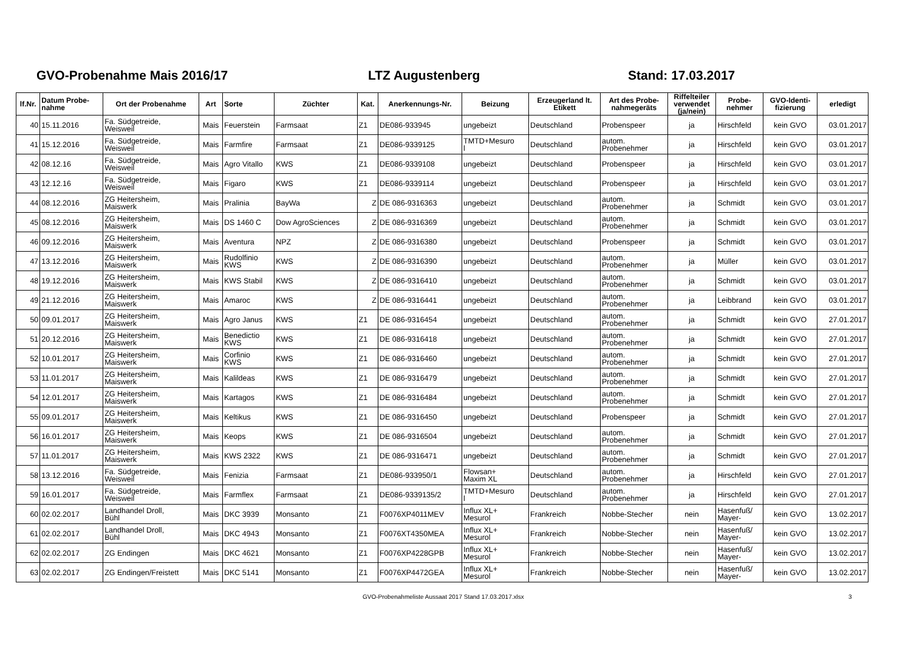GVO-Probenahme Mais 2016/17 LTZ Augustenberg Stand: 17.03.2017
| lf.Nr. | Datum Probe- nahme | Ort der Probenahme | Art | Sorte | Züchter | Kat. | Anerkennungs-Nr. | Beizung | Erzeugerland lt. Etikett | Art des Probe- nahmegeräts | Riffelteiler verwendet (ja/nein) | Probe- nehmer | GVO-Identi- fizierung | erledigt |
| --- | --- | --- | --- | --- | --- | --- | --- | --- | --- | --- | --- | --- | --- | --- |
| 40 | 15.11.2016 | Fa. Südgetreide, Weisweil | Mais | Feuerstein | Farmsaat | Z1 | DE086-933945 | ungebeizt | Deutschland | Probenspeer | ja | Hirschfeld | kein GVO | 03.01.2017 |
| 41 | 15.12.2016 | Fa. Südgetreide, Weisweil | Mais | Farmfire | Farmsaat | Z1 | DE086-9339125 | TMTD+Mesuro l | Deutschland | autom. Probenehmer | ja | Hirschfeld | kein GVO | 03.01.2017 |
| 42 | 08.12.16 | Fa. Südgetreide, Weisweil | Mais | Agro Vitallo | KWS | Z1 | DE086-9339108 | ungebeizt | Deutschland | Probenspeer | ja | Hirschfeld | kein GVO | 03.01.2017 |
| 43 | 12.12.16 | Fa. Südgetreide, Weisweil | Mais | Figaro | KWS | Z1 | DE086-9339114 | ungebeizt | Deutschland | Probenspeer | ja | Hirschfeld | kein GVO | 03.01.2017 |
| 44 | 08.12.2016 | ZG Heitersheim, Maiswerk | Mais | Pralinia | BayWa | Z | DE 086-9316363 | ungebeizt | Deutschland | autom. Probenehmer | ja | Schmidt | kein GVO | 03.01.2017 |
| 45 | 08.12.2016 | ZG Heitersheim, Maiswerk | Mais | DS 1460 C | Dow AgroSciences | Z | DE 086-9316369 | ungebeizt | Deutschland | autom. Probenehmer | ja | Schmidt | kein GVO | 03.01.2017 |
| 46 | 09.12.2016 | ZG Heitersheim, Maiswerk | Mais | Aventura | NPZ | Z | DE 086-9316380 | ungebeizt | Deutschland | Probenspeer | ja | Schmidt | kein GVO | 03.01.2017 |
| 47 | 13.12.2016 | ZG Heitersheim, Maiswerk | Mais | Rudolfinio KWS | KWS | Z | DE 086-9316390 | ungebeizt | Deutschland | autom. Probenehmer | ja | Müller | kein GVO | 03.01.2017 |
| 48 | 19.12.2016 | ZG Heitersheim, Maiswerk | Mais | KWS Stabil | KWS | Z | DE 086-9316410 | ungebeizt | Deutschland | autom. Probenehmer | ja | Schmidt | kein GVO | 03.01.2017 |
| 49 | 21.12.2016 | ZG Heitersheim, Maiswerk | Mais | Amaroc | KWS | Z | DE 086-9316441 | ungebeizt | Deutschland | autom. Probenehmer | ja | Leibbrand | kein GVO | 03.01.2017 |
| 50 | 09.01.2017 | ZG Heitersheim, Maiswerk | Mais | Agro Janus | KWS | Z1 | DE 086-9316454 | ungebeizt | Deutschland | autom. Probenehmer | ja | Schmidt | kein GVO | 27.01.2017 |
| 51 | 20.12.2016 | ZG Heitersheim, Maiswerk | Mais | Benedictio KWS | KWS | Z1 | DE 086-9316418 | ungebeizt | Deutschland | autom. Probenehmer | ja | Schmidt | kein GVO | 27.01.2017 |
| 52 | 10.01.2017 | ZG Heitersheim, Maiswerk | Mais | Corfinio KWS | KWS | Z1 | DE 086-9316460 | ungebeizt | Deutschland | autom. Probenehmer | ja | Schmidt | kein GVO | 27.01.2017 |
| 53 | 11.01.2017 | ZG Heitersheim, Maiswerk | Mais | Kalildeas | KWS | Z1 | DE 086-9316479 | ungebeizt | Deutschland | autom. Probenehmer | ja | Schmidt | kein GVO | 27.01.2017 |
| 54 | 12.01.2017 | ZG Heitersheim, Maiswerk | Mais | Kartagos | KWS | Z1 | DE 086-9316484 | ungebeizt | Deutschland | autom. Probenehmer | ja | Schmidt | kein GVO | 27.01.2017 |
| 55 | 09.01.2017 | ZG Heitersheim, Maiswerk | Mais | Keltikus | KWS | Z1 | DE 086-9316450 | ungebeizt | Deutschland | Probenspeer | ja | Schmidt | kein GVO | 27.01.2017 |
| 56 | 16.01.2017 | ZG Heitersheim, Maiswerk | Mais | Keops | KWS | Z1 | DE 086-9316504 | ungebeizt | Deutschland | autom. Probenehmer | ja | Schmidt | kein GVO | 27.01.2017 |
| 57 | 11.01.2017 | ZG Heitersheim, Maiswerk | Mais | KWS 2322 | KWS | Z1 | DE 086-9316471 | ungebeizt | Deutschland | autom. Probenehmer | ja | Schmidt | kein GVO | 27.01.2017 |
| 58 | 13.12.2016 | Fa. Südgetreide, Weisweil | Mais | Fenizia | Farmsaat | Z1 | DE086-933950/1 | Flowsan+ Maxim XL | Deutschland | autom. Probenehmer | ja | Hirschfeld | kein GVO | 27.01.2017 |
| 59 | 16.01.2017 | Fa. Südgetreide, Weisweil | Mais | Farmflex | Farmsaat | Z1 | DE086-9339135/2 | TMTD+Mesuro l | Deutschland | autom. Probenehmer | ja | Hirschfeld | kein GVO | 27.01.2017 |
| 60 | 02.02.2017 | Landhandel Droll, Bühl | Mais | DKC 3939 | Monsanto | Z1 | F0076XP4011MEV | Influx XL+ Mesurol | Frankreich | Nobbe-Stecher | nein | Hasenfuß/ Mayer- | kein GVO | 13.02.2017 |
| 61 | 02.02.2017 | Landhandel Droll, Bühl | Mais | DKC 4943 | Monsanto | Z1 | F0076XT4350MEA | Influx XL+ Mesurol | Frankreich | Nobbe-Stecher | nein | Hasenfuß/ Mayer- | kein GVO | 13.02.2017 |
| 62 | 02.02.2017 | ZG Endingen | Mais | DKC 4621 | Monsanto | Z1 | F0076XP4228GPB | Influx XL+ Mesurol | Frankreich | Nobbe-Stecher | nein | Hasenfuß/ Mayer- | kein GVO | 13.02.2017 |
| 63 | 02.02.2017 | ZG Endingen/Freistett | Mais | DKC 5141 | Monsanto | Z1 | F0076XP4472GEA | Influx XL+ Mesurol | Frankreich | Nobbe-Stecher | nein | Hasenfuß/ Mayer- | kein GVO | 13.02.2017 |
GVO-Probenahmeliste Aussaat 2017 Stand 17.03.2017.xlsx 3